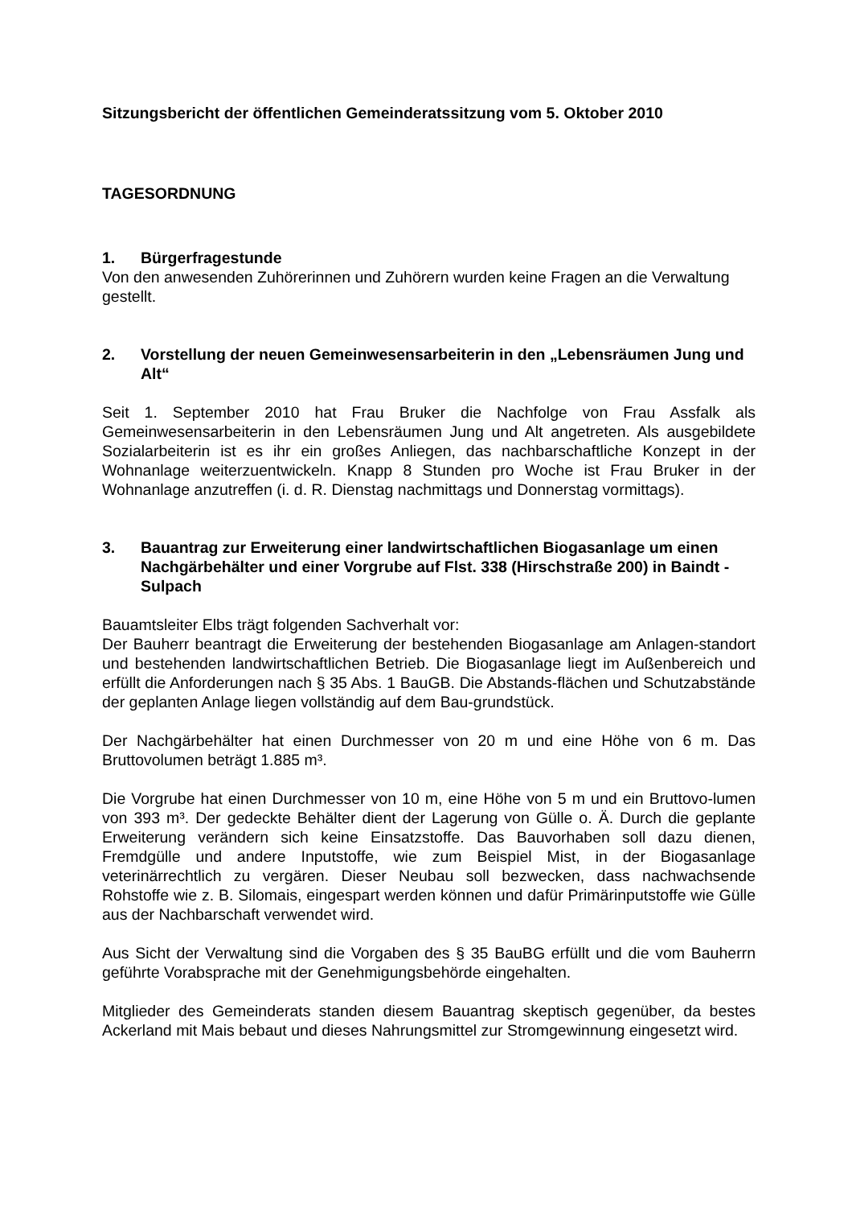Sitzungsbericht der öffentlichen Gemeinderatssitzung vom 5. Oktober 2010
TAGESORDNUNG
1. Bürgerfragestunde
Von den anwesenden Zuhörerinnen und Zuhörern wurden keine Fragen an die Verwaltung gestellt.
2. Vorstellung der neuen Gemeinwesensarbeiterin in den „Lebensräumen Jung und Alt“
Seit 1. September 2010 hat Frau Bruker die Nachfolge von Frau Assfalk als Gemeinwesensarbeiterin in den Lebensräumen Jung und Alt angetreten. Als ausgebildete Sozialarbeiterin ist es ihr ein großes Anliegen, das nachbarschaftliche Konzept in der Wohnanlage weiterzuentwickeln. Knapp 8 Stunden pro Woche ist Frau Bruker in der Wohnanlage anzutreffen (i. d. R. Dienstag nachmittags und Donnerstag vormittags).
3. Bauantrag zur Erweiterung einer landwirtschaftlichen Biogasanlage um einen Nachgärbehälter und einer Vorgrube auf Flst. 338 (Hirschstraße 200) in Baindt - Sulpach
Bauamtsleiter Elbs trägt folgenden Sachverhalt vor:
Der Bauherr beantragt die Erweiterung der bestehenden Biogasanlage am Anlagen-standort und bestehenden landwirtschaftlichen Betrieb. Die Biogasanlage liegt im Außenbereich und erfüllt die Anforderungen nach § 35 Abs. 1 BauGB. Die Abstands-flächen und Schutzabstände der geplanten Anlage liegen vollständig auf dem Bau-grundstück.
Der Nachgärbehälter hat einen Durchmesser von 20 m und eine Höhe von 6 m. Das Bruttovolumen beträgt 1.885 m³.
Die Vorgrube hat einen Durchmesser von 10 m, eine Höhe von 5 m und ein Bruttovo-lumen von 393 m³. Der gedeckte Behälter dient der Lagerung von Gülle o. Ä. Durch die geplante Erweiterung verändern sich keine Einsatzstoffe. Das Bauvorhaben soll dazu dienen, Fremdgülle und andere Inputstoffe, wie zum Beispiel Mist, in der Biogasanlage veterinärrechtlich zu vergären. Dieser Neubau soll bezwecken, dass nachwachsende Rohstoffe wie z. B. Silomais, eingespart werden können und dafür Primärinputstoffe wie Gülle aus der Nachbarschaft verwendet wird.
Aus Sicht der Verwaltung sind die Vorgaben des § 35 BauBG erfüllt und die vom Bauherrn geführte Vorabsprache mit der Genehmigungsbehörde eingehalten.
Mitglieder des Gemeinderats standen diesem Bauantrag skeptisch gegenüber, da bestes Ackerland mit Mais bebaut und dieses Nahrungsmittel zur Stromgewinnung eingesetzt wird.